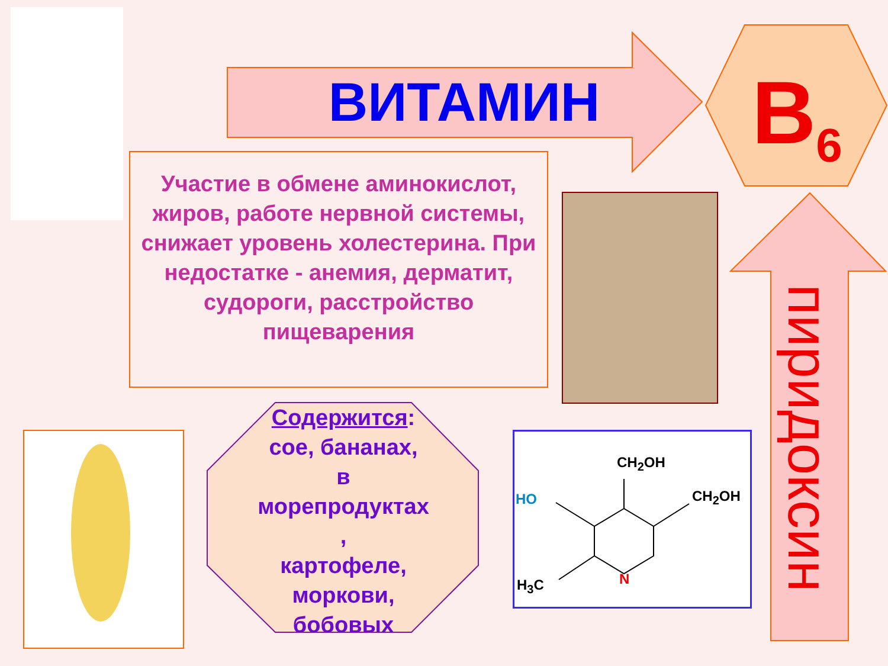ВИТАМИН
B<sub>6</sub>
Участие в обмене аминокислот, жиров, работе нервной системы,
снижает уровень холестерина. При недостатке - анемия, дерматит, судороги, расстройство пищеварения
Содержится:
сое, бананах,
в
морепродуктах
,
картофеле,
моркови,
бобовых
CH<sub>2</sub>OH
HO CH<sub>2</sub>OH
H<sub>3</sub>C N
пиридоксин